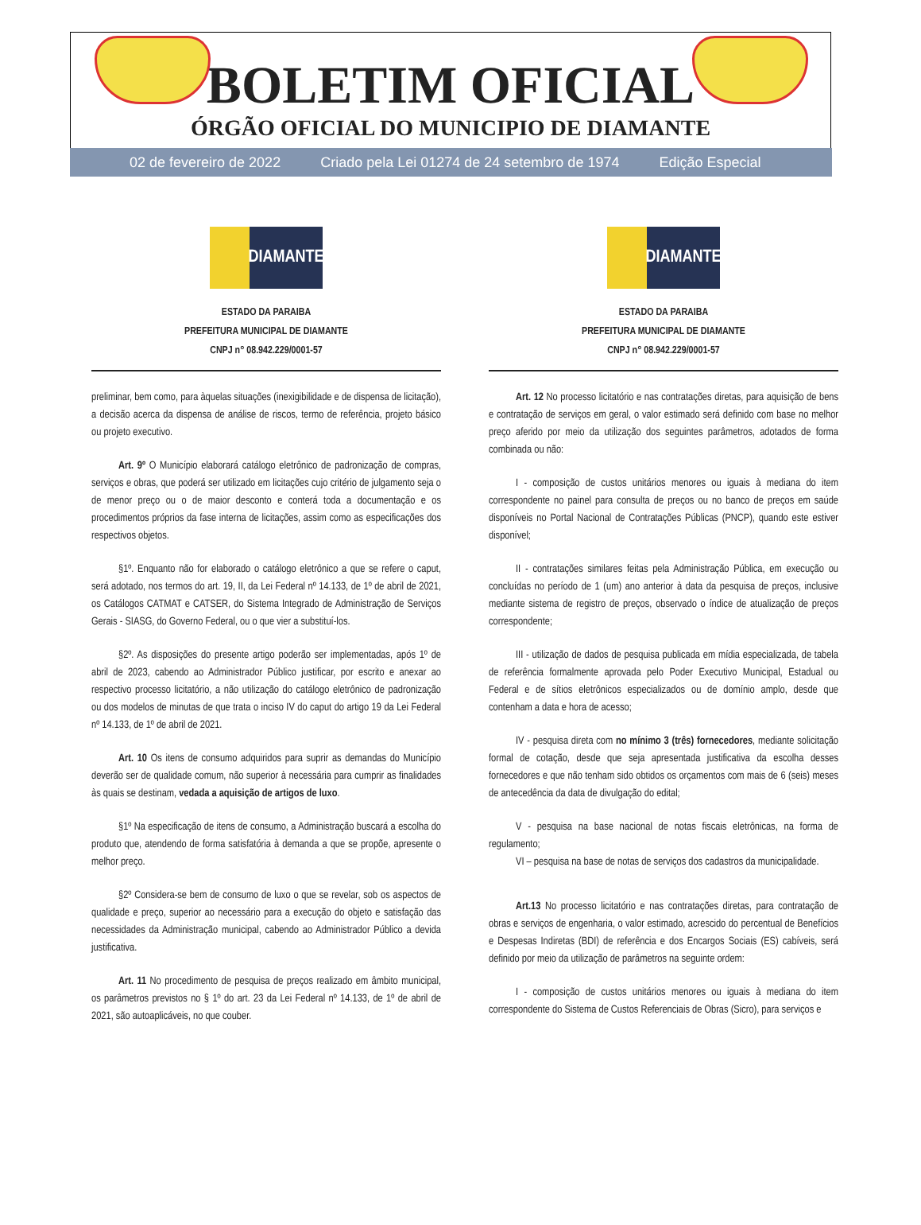BOLETIM OFICIAL
ÓRGÃO OFICIAL DO MUNICIPIO DE DIAMANTE
02 de fevereiro de 2022 Criado pela Lei 01274 de 24 setembro de 1974 Edição Especial
DIAMANTE
ESTADO DA PARAIBA
PREFEITURA MUNICIPAL DE DIAMANTE
CNPJ n° 08.942.229/0001-57
preliminar, bem como, para àquelas situações (inexigibilidade e de dispensa de licitação), a decisão acerca da dispensa de análise de riscos, termo de referência, projeto básico ou projeto executivo.
Art. 9º O Município elaborará catálogo eletrônico de padronização de compras, serviços e obras, que poderá ser utilizado em licitações cujo critério de julgamento seja o de menor preço ou o de maior desconto e conterá toda a documentação e os procedimentos próprios da fase interna de licitações, assim como as especificações dos respectivos objetos.
§1º. Enquanto não for elaborado o catálogo eletrônico a que se refere o caput, será adotado, nos termos do art. 19, II, da Lei Federal nº 14.133, de 1º de abril de 2021, os Catálogos CATMAT e CATSER, do Sistema Integrado de Administração de Serviços Gerais - SIASG, do Governo Federal, ou o que vier a substituí-los.
§2º. As disposições do presente artigo poderão ser implementadas, após 1º de abril de 2023, cabendo ao Administrador Público justificar, por escrito e anexar ao respectivo processo licitatório, a não utilização do catálogo eletrônico de padronização ou dos modelos de minutas de que trata o inciso IV do caput do artigo 19 da Lei Federal nº 14.133, de 1º de abril de 2021.
Art. 10 Os itens de consumo adquiridos para suprir as demandas do Município deverão ser de qualidade comum, não superior à necessária para cumprir as finalidades às quais se destinam, vedada a aquisição de artigos de luxo.
§1º Na especificação de itens de consumo, a Administração buscará a escolha do produto que, atendendo de forma satisfatória à demanda a que se propõe, apresente o melhor preço.
§2º Considera-se bem de consumo de luxo o que se revelar, sob os aspectos de qualidade e preço, superior ao necessário para a execução do objeto e satisfação das necessidades da Administração municipal, cabendo ao Administrador Público a devida justificativa.
Art. 11 No procedimento de pesquisa de preços realizado em âmbito municipal, os parâmetros previstos no § 1º do art. 23 da Lei Federal nº 14.133, de 1º de abril de 2021, são autoaplicáveis, no que couber.
DIAMANTE
ESTADO DA PARAIBA
PREFEITURA MUNICIPAL DE DIAMANTE
CNPJ n° 08.942.229/0001-57
Art. 12 No processo licitatório e nas contratações diretas, para aquisição de bens e contratação de serviços em geral, o valor estimado será definido com base no melhor preço aferido por meio da utilização dos seguintes parâmetros, adotados de forma combinada ou não:
I - composição de custos unitários menores ou iguais à mediana do item correspondente no painel para consulta de preços ou no banco de preços em saúde disponíveis no Portal Nacional de Contratações Públicas (PNCP), quando este estiver disponível;
II - contratações similares feitas pela Administração Pública, em execução ou concluídas no período de 1 (um) ano anterior à data da pesquisa de preços, inclusive mediante sistema de registro de preços, observado o índice de atualização de preços correspondente;
III - utilização de dados de pesquisa publicada em mídia especializada, de tabela de referência formalmente aprovada pelo Poder Executivo Municipal, Estadual ou Federal e de sítios eletrônicos especializados ou de domínio amplo, desde que contenham a data e hora de acesso;
IV - pesquisa direta com no mínimo 3 (três) fornecedores, mediante solicitação formal de cotação, desde que seja apresentada justificativa da escolha desses fornecedores e que não tenham sido obtidos os orçamentos com mais de 6 (seis) meses de antecedência da data de divulgação do edital;
V - pesquisa na base nacional de notas fiscais eletrônicas, na forma de regulamento;
VI – pesquisa na base de notas de serviços dos cadastros da municipalidade.
Art.13 No processo licitatório e nas contratações diretas, para contratação de obras e serviços de engenharia, o valor estimado, acrescido do percentual de Benefícios e Despesas Indiretas (BDI) de referência e dos Encargos Sociais (ES) cabíveis, será definido por meio da utilização de parâmetros na seguinte ordem:
I - composição de custos unitários menores ou iguais à mediana do item correspondente do Sistema de Custos Referenciais de Obras (Sicro), para serviços e